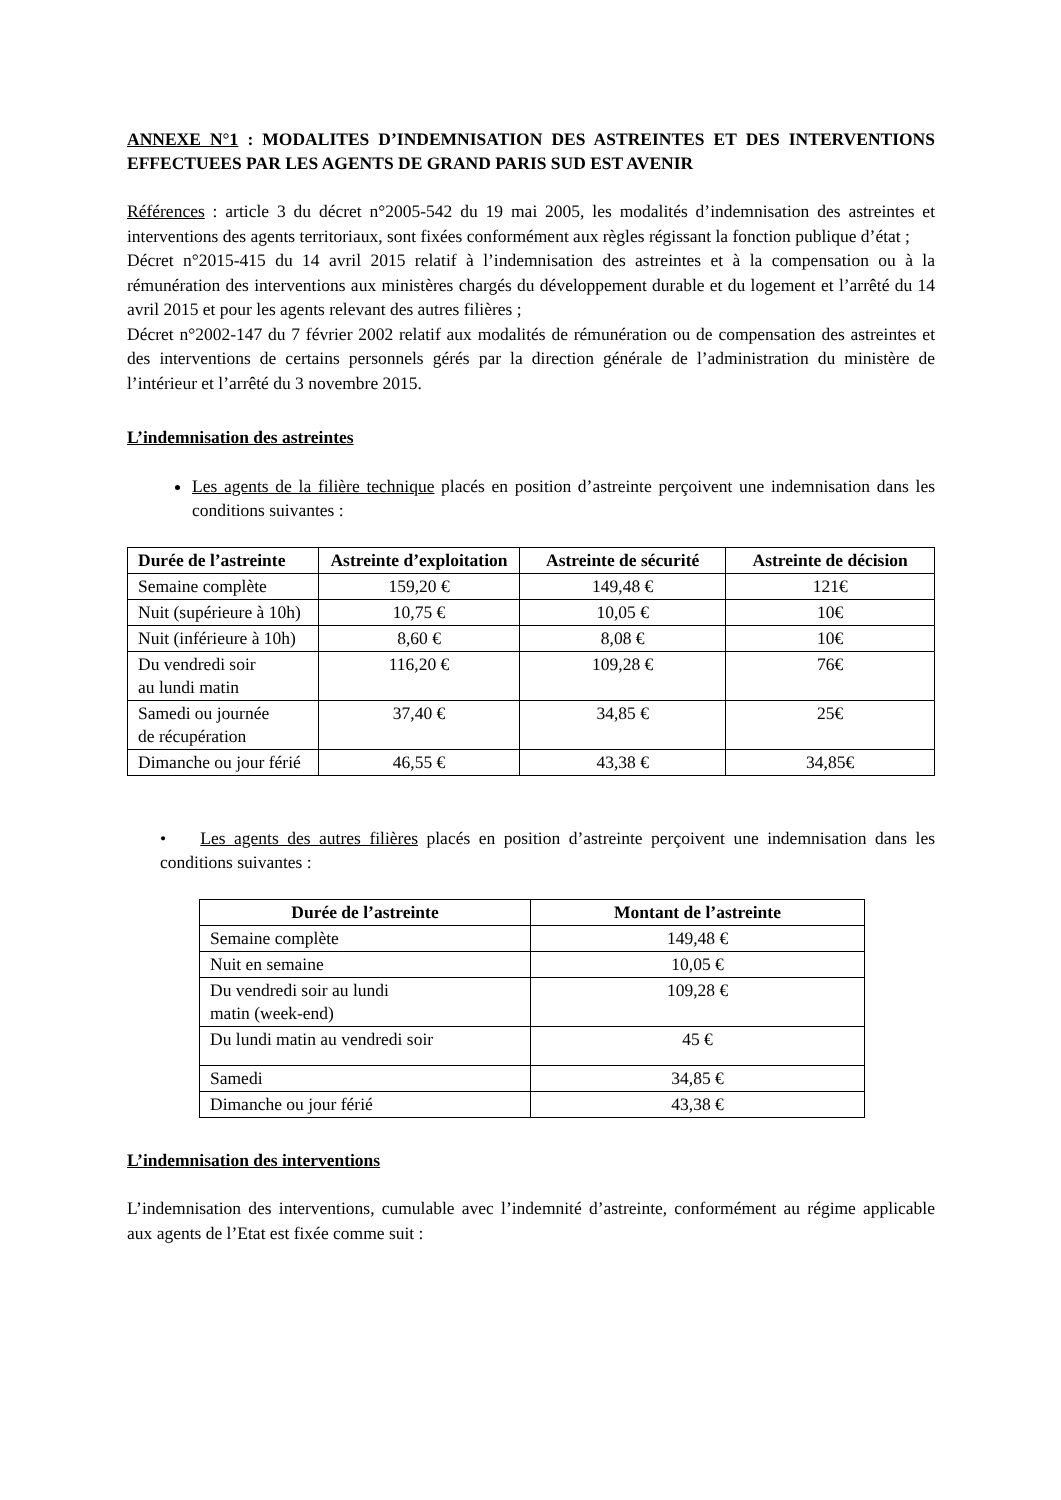ANNEXE N°1 : MODALITES D’INDEMNISATION DES ASTREINTES ET DES INTERVENTIONS EFFECTUEES PAR LES AGENTS DE GRAND PARIS SUD EST AVENIR
Références : article 3 du décret n°2005-542 du 19 mai 2005, les modalités d’indemnisation des astreintes et interventions des agents territoriaux, sont fixées conformément aux règles régissant la fonction publique d’état ;
Décret n°2015-415 du 14 avril 2015 relatif à l’indemnisation des astreintes et à la compensation ou à la rémunération des interventions aux ministères chargés du développement durable et du logement et l’arrêté du 14 avril 2015 et pour les agents relevant des autres filières ;
Décret n°2002-147 du 7 février 2002 relatif aux modalités de rémunération ou de compensation des astreintes et des interventions de certains personnels gérés par la direction générale de l’administration du ministère de l’intérieur et l’arrêté du 3 novembre 2015.
L’indemnisation des astreintes
Les agents de la filière technique placés en position d’astreinte perçoivent une indemnisation dans les conditions suivantes :
| Durée de l’astreinte | Astreinte d’exploitation | Astreinte de sécurité | Astreinte de décision |
| --- | --- | --- | --- |
| Semaine complète | 159,20 € | 149,48 € | 121€ |
| Nuit (supérieure à 10h) | 10,75 € | 10,05 € | 10€ |
| Nuit (inférieure à 10h) | 8,60 € | 8,08 € | 10€ |
| Du vendredi soir au lundi matin | 116,20 € | 109,28 € | 76€ |
| Samedi ou journée de récupération | 37,40 € | 34,85 € | 25€ |
| Dimanche ou jour férié | 46,55 € | 43,38 € | 34,85€ |
• Les agents des autres filières placés en position d’astreinte perçoivent une indemnisation dans les conditions suivantes :
| Durée de l’astreinte | Montant de l’astreinte |
| --- | --- |
| Semaine complète | 149,48 € |
| Nuit en semaine | 10,05 € |
| Du vendredi soir au lundi matin (week-end) | 109,28 € |
| Du lundi matin au vendredi soir | 45 € |
| Samedi | 34,85 € |
| Dimanche ou jour férié | 43,38 € |
L’indemnisation des interventions
L’indemnisation des interventions, cumulable avec l’indemnité d’astreinte, conformément au régime applicable aux agents de l’Etat est fixée comme suit :